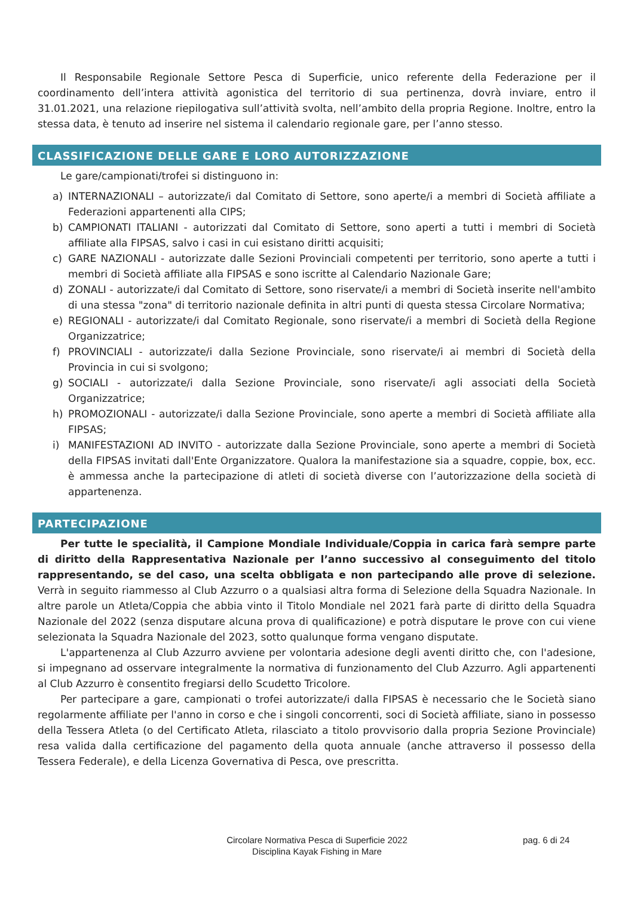Il Responsabile Regionale Settore Pesca di Superficie, unico referente della Federazione per il coordinamento dell’intera attività agonistica del territorio di sua pertinenza, dovrà inviare, entro il 31.01.2021, una relazione riepilogativa sull’attività svolta, nell’ambito della propria Regione. Inoltre, entro la stessa data, è tenuto ad inserire nel sistema il calendario regionale gare, per l’anno stesso.
CLASSIFICAZIONE DELLE GARE E LORO AUTORIZZAZIONE
Le gare/campionati/trofei si distinguono in:
a) INTERNAZIONALI – autorizzate/i dal Comitato di Settore, sono aperte/i a membri di Società affiliate a Federazioni appartenenti alla CIPS;
b) CAMPIONATI ITALIANI - autorizzati dal Comitato di Settore, sono aperti a tutti i membri di Società affiliate alla FIPSAS, salvo i casi in cui esistano diritti acquisiti;
c) GARE NAZIONALI - autorizzate dalle Sezioni Provinciali competenti per territorio, sono aperte a tutti i membri di Società affiliate alla FIPSAS e sono iscritte al Calendario Nazionale Gare;
d) ZONALI - autorizzate/i dal Comitato di Settore, sono riservate/i a membri di Società inserite nell'ambito di una stessa "zona" di territorio nazionale definita in altri punti di questa stessa Circolare Normativa;
e) REGIONALI - autorizzate/i dal Comitato Regionale, sono riservate/i a membri di Società della Regione Organizzatrice;
f) PROVINCIALI - autorizzate/i dalla Sezione Provinciale, sono riservate/i ai membri di Società della Provincia in cui si svolgono;
g) SOCIALI - autorizzate/i dalla Sezione Provinciale, sono riservate/i agli associati della Società Organizzatrice;
h) PROMOZIONALI - autorizzate/i dalla Sezione Provinciale, sono aperte a membri di Società affiliate alla FIPSAS;
i) MANIFESTAZIONI AD INVITO - autorizzate dalla Sezione Provinciale, sono aperte a membri di Società della FIPSAS invitati dall'Ente Organizzatore. Qualora la manifestazione sia a squadre, coppie, box, ecc. è ammessa anche la partecipazione di atleti di società diverse con l’autorizzazione della società di appartenenza.
PARTECIPAZIONE
Per tutte le specialità, il Campione Mondiale Individuale/Coppia in carica farà sempre parte di diritto della Rappresentativa Nazionale per l’anno successivo al conseguimento del titolo rappresentando, se del caso, una scelta obbligata e non partecipando alle prove di selezione. Verrà in seguito riammesso al Club Azzurro o a qualsiasi altra forma di Selezione della Squadra Nazionale. In altre parole un Atleta/Coppia che abbia vinto il Titolo Mondiale nel 2021 farà parte di diritto della Squadra Nazionale del 2022 (senza disputare alcuna prova di qualificazione) e potrà disputare le prove con cui viene selezionata la Squadra Nazionale del 2023, sotto qualunque forma vengano disputate.
L'appartenenza al Club Azzurro avviene per volontaria adesione degli aventi diritto che, con l'adesione, si impegnano ad osservare integralmente la normativa di funzionamento del Club Azzurro. Agli appartenenti al Club Azzurro è consentito fregiarsi dello Scudetto Tricolore.
Per partecipare a gare, campionati o trofei autorizzate/i dalla FIPSAS è necessario che le Società siano regolarmente affiliate per l'anno in corso e che i singoli concorrenti, soci di Società affiliate, siano in possesso della Tessera Atleta (o del Certificato Atleta, rilasciato a titolo provvisorio dalla propria Sezione Provinciale) resa valida dalla certificazione del pagamento della quota annuale (anche attraverso il possesso della Tessera Federale), e della Licenza Governativa di Pesca, ove prescritta.
Circolare Normativa Pesca di Superficie 2022
Disciplina Kayak Fishing in Mare
pag. 6 di 24